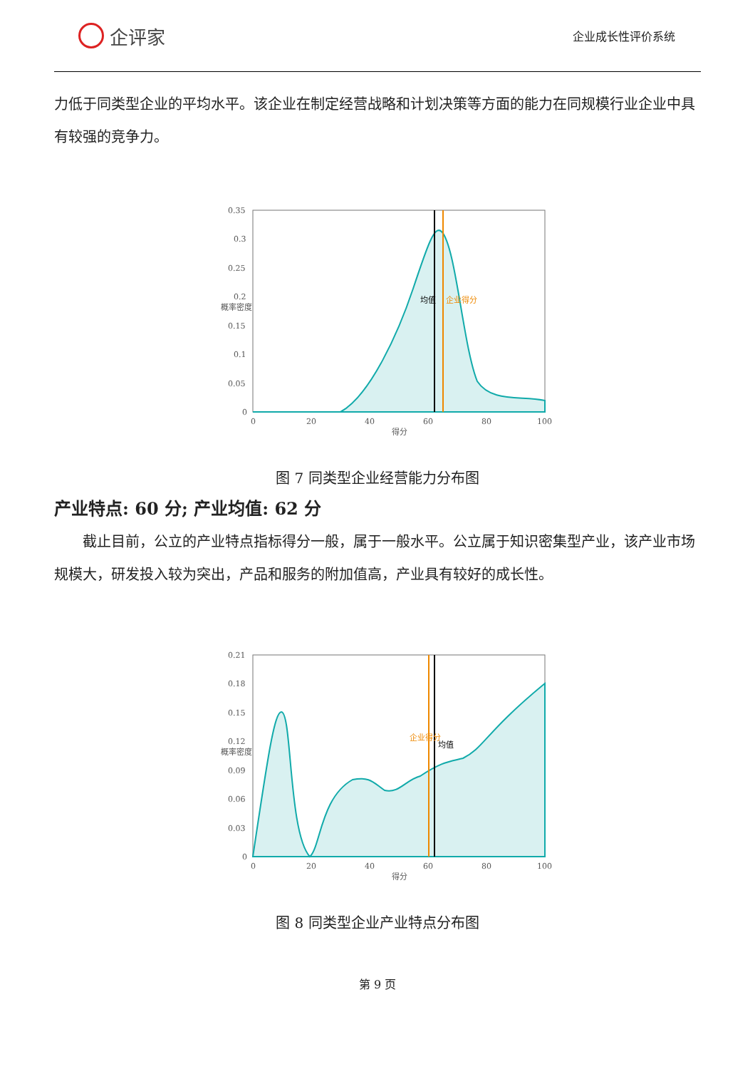企评家
企业成长性评价系统
力低于同类型企业的平均水平。该企业在制定经营战略和计划决策等方面的能力在同规模行业企业中具有较强的竞争力。
0.35
0.3
0.25
0.2
0.15
0.1
0.05
0
0
20
40
60
80
100
得分
概率密度
均值
企业得分
图 7 同类型企业经营能力分布图
产业特点: 60 分; 产业均值: 62 分
截止目前，公立的产业特点指标得分一般，属于一般水平。公立属于知识密集型产业，该产业市场规模大，研发投入较为突出，产品和服务的附加值高，产业具有较好的成长性。
0.21
0.18
0.15
0.12
0.09
0.06
0.03
0
0
20
40
60
80
100
得分
概率密度
企业得分
均值
图 8 同类型企业产业特点分布图
第 9 页